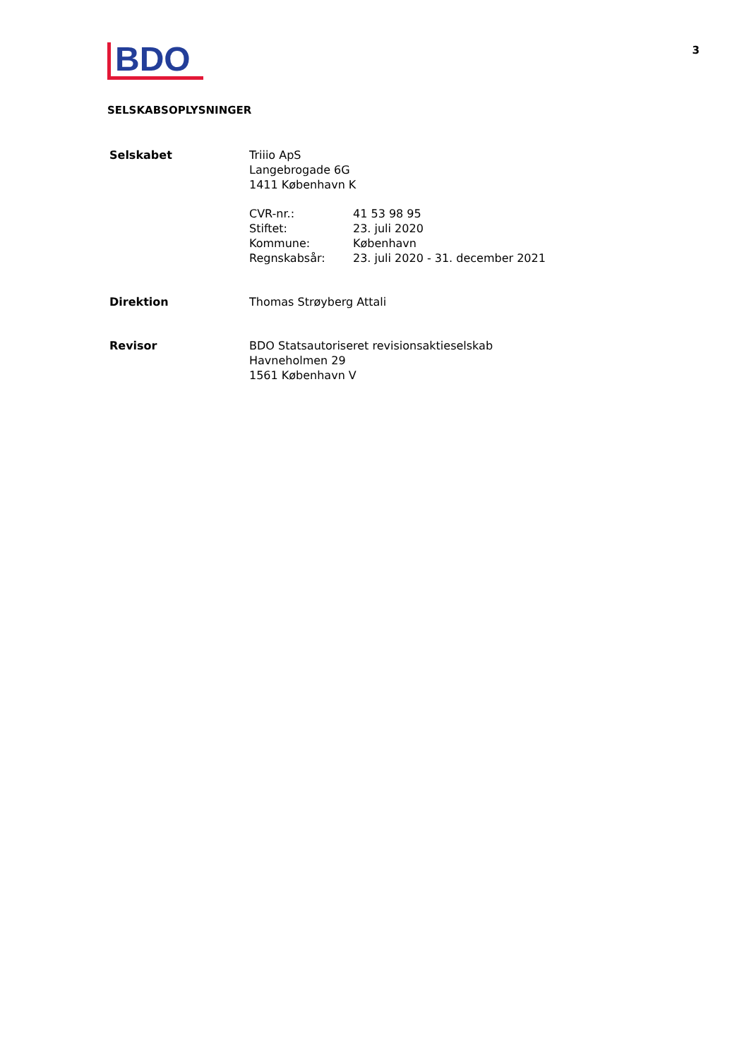BDO
3
SELSKABSOPLYSNINGER
Selskabet Triiio ApS
Langebrogade 6G
1411 København K
CVR-nr.: 41 53 98 95
Stiftet: 23. juli 2020
Kommune: København
Regnskabsår: 23. juli 2020 - 31. december 2021
Direktion Thomas Strøyberg Attali
Revisor BDO Statsautoriseret revisionsaktieselskab
Havneholmen 29
1561 København V